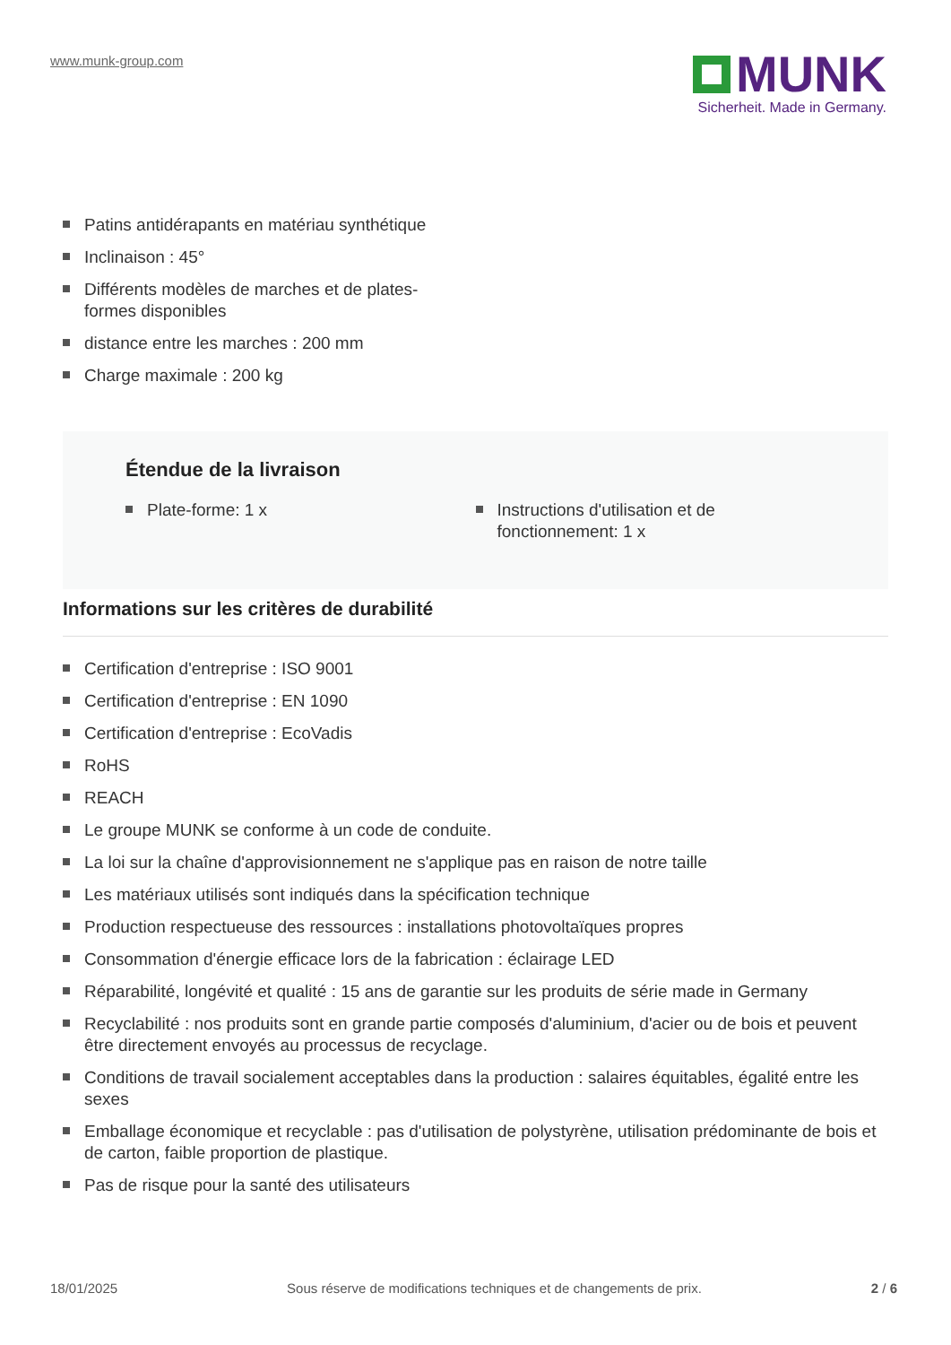www.munk-group.com
MUNK
Sicherheit. Made in Germany.
Patins antidérapants en matériau synthétique
Inclinaison : 45°
Différents modèles de marches et de plates-formes disponibles
distance entre les marches : 200 mm
Charge maximale : 200 kg
Étendue de la livraison
Plate-forme: 1 x Instructions d'utilisation et de fonctionnement: 1 x
Informations sur les critères de durabilité
Certification d'entreprise : ISO 9001
Certification d'entreprise : EN 1090
Certification d'entreprise : EcoVadis
RoHS
REACH
Le groupe MUNK se conforme à un code de conduite.
La loi sur la chaîne d'approvisionnement ne s'applique pas en raison de notre taille
Les matériaux utilisés sont indiqués dans la spécification technique
Production respectueuse des ressources : installations photovoltaïques propres
Consommation d'énergie efficace lors de la fabrication : éclairage LED
Réparabilité, longévité et qualité : 15 ans de garantie sur les produits de série made in Germany
Recyclabilité : nos produits sont en grande partie composés d'aluminium, d'acier ou de bois et peuvent être directement envoyés au processus de recyclage.
Conditions de travail socialement acceptables dans la production : salaires équitables, égalité entre les sexes
Emballage économique et recyclable : pas d'utilisation de polystyrène, utilisation prédominante de bois et de carton, faible proportion de plastique.
Pas de risque pour la santé des utilisateurs
18/01/2025 Sous réserve de modifications techniques et de changements de prix. 2 / 6